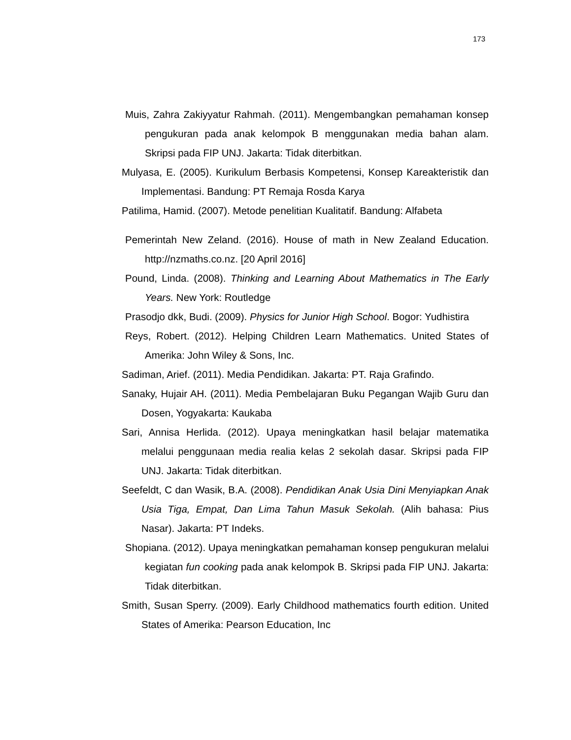173
Muis, Zahra Zakiyyatur Rahmah. (2011). Mengembangkan pemahaman konsep pengukuran pada anak kelompok B menggunakan media bahan alam. Skripsi pada FIP UNJ. Jakarta: Tidak diterbitkan.
Mulyasa, E. (2005). Kurikulum Berbasis Kompetensi, Konsep Kareakteristik dan Implementasi. Bandung: PT Remaja Rosda Karya
Patilima, Hamid. (2007). Metode penelitian Kualitatif. Bandung: Alfabeta
Pemerintah New Zeland. (2016). House of math in New Zealand Education. http://nzmaths.co.nz. [20 April 2016]
Pound, Linda. (2008). Thinking and Learning About Mathematics in The Early Years. New York: Routledge
Prasodjo dkk, Budi. (2009). Physics for Junior High School. Bogor: Yudhistira
Reys, Robert. (2012). Helping Children Learn Mathematics. United States of Amerika: John Wiley & Sons, Inc.
Sadiman, Arief. (2011). Media Pendidikan. Jakarta: PT. Raja Grafindo.
Sanaky, Hujair AH. (2011). Media Pembelajaran Buku Pegangan Wajib Guru dan Dosen, Yogyakarta: Kaukaba
Sari, Annisa Herlida. (2012). Upaya meningkatkan hasil belajar matematika melalui penggunaan media realia kelas 2 sekolah dasar. Skripsi pada FIP UNJ. Jakarta: Tidak diterbitkan.
Seefeldt, C dan Wasik, B.A. (2008). Pendidikan Anak Usia Dini Menyiapkan Anak Usia Tiga, Empat, Dan Lima Tahun Masuk Sekolah. (Alih bahasa: Pius Nasar). Jakarta: PT Indeks.
Shopiana. (2012). Upaya meningkatkan pemahaman konsep pengukuran melalui kegiatan fun cooking pada anak kelompok B. Skripsi pada FIP UNJ. Jakarta: Tidak diterbitkan.
Smith, Susan Sperry. (2009). Early Childhood mathematics fourth edition. United States of Amerika: Pearson Education, Inc